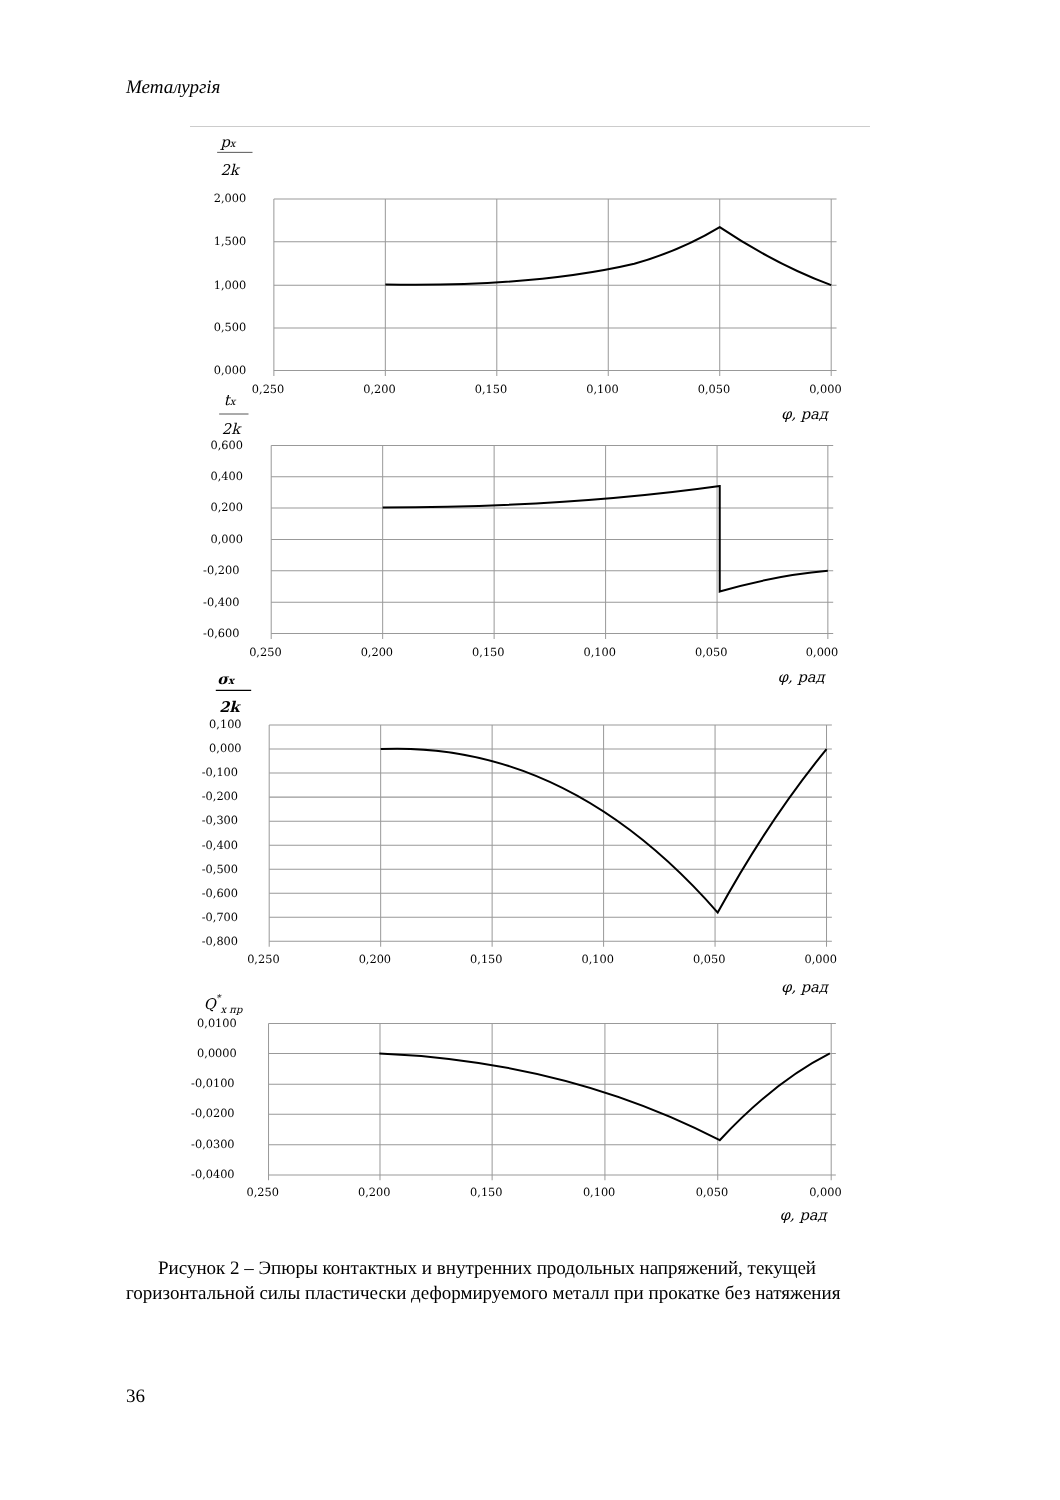Металургія
px
2k
2,000
1,500
1,000
0,500
0,000
0,250
0,200
0,150
0,100
0,050
0,000
φ, рад
tx
2k
0,600
0,400
0,200
0,000
-0,200
-0,400
-0,600
0,250
0,200
0,150
0,100
0,050
0,000
φ, рад
σx
2k
0,100
0,000
-0,100
-0,200
-0,300
-0,400
-0,500
-0,600
-0,700
-0,800
0,250
0,200
0,150
0,100
0,050
0,000
φ, рад
Q*x пр
0,0100
0,0000
-0,0100
-0,0200
-0,0300
-0,0400
0,250
0,200
0,150
0,100
0,050
0,000
φ, рад
Рисунок 2 – Эпюры контактных и внутренних продольных напряжений, текущей горизонтальной силы пластически деформируемого металл при прокатке без натяжения
36